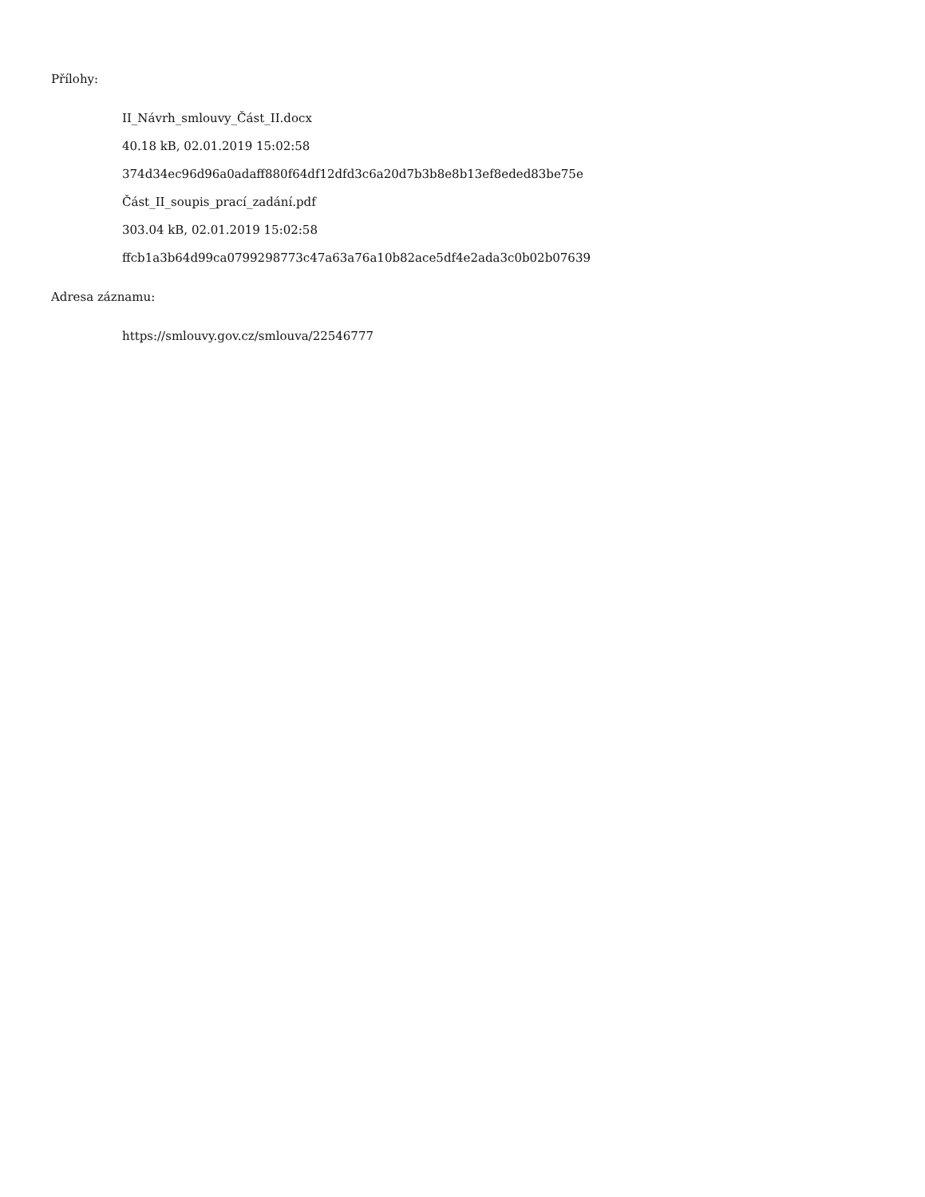Přílohy:
II_Návrh_smlouvy_Část_II.docx
40.18 kB, 02.01.2019 15:02:58
374d34ec96d96a0adaff880f64df12dfd3c6a20d7b3b8e8b13ef8eded83be75e
Část_II_soupis_prací_zadání.pdf
303.04 kB, 02.01.2019 15:02:58
ffcb1a3b64d99ca0799298773c47a63a76a10b82ace5df4e2ada3c0b02b07639
Adresa záznamu:
https://smlouvy.gov.cz/smlouva/22546777